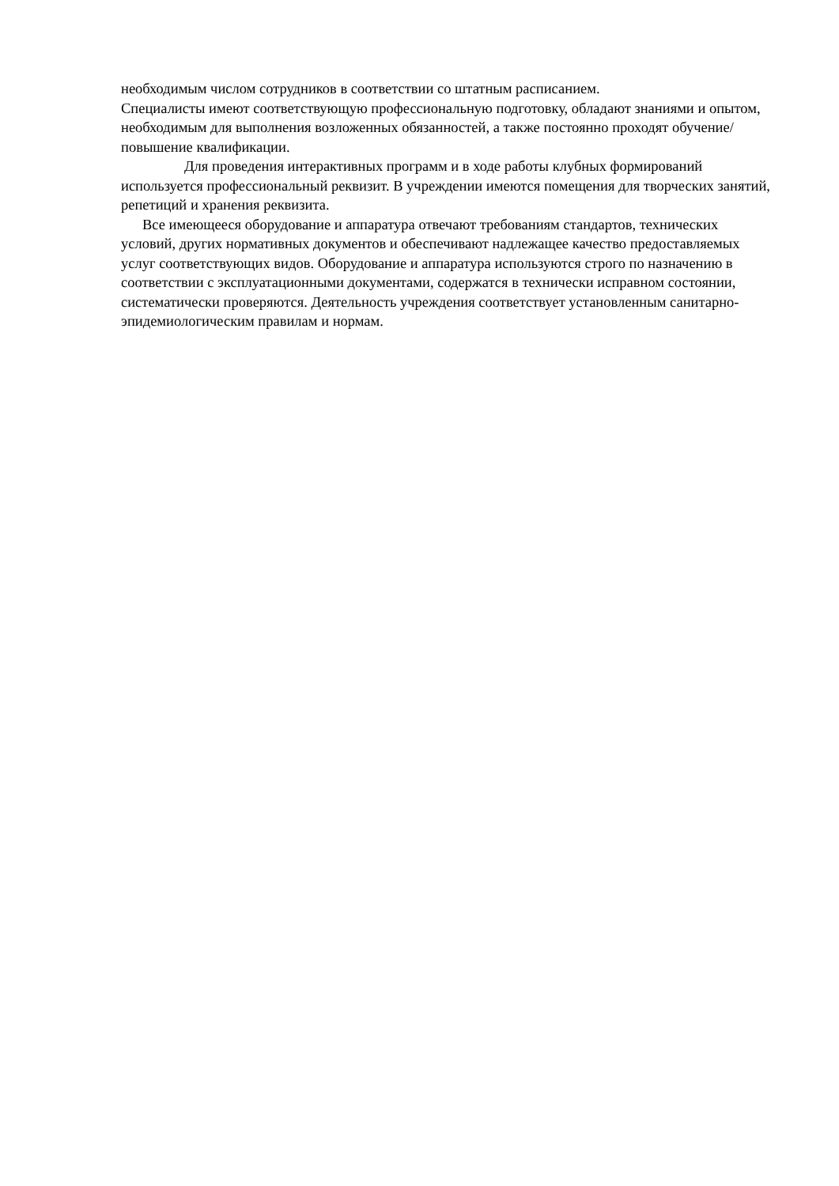необходимым числом сотрудников в соответствии со штатным расписанием.
Специалисты имеют соответствующую профессиональную подготовку, обладают знаниями и опытом, необходимым для выполнения возложенных обязанностей, а также постоянно проходят обучение/ повышение квалификации.
Для проведения интерактивных программ и в ходе работы клубных формирований используется профессиональный реквизит. В учреждении имеются помещения для творческих занятий, репетиций и хранения реквизита.
Все имеющееся оборудование и аппаратура отвечают требованиям стандартов, технических условий, других нормативных документов и обеспечивают надлежащее качество предоставляемых услуг соответствующих видов. Оборудование и аппаратура используются строго по назначению в соответствии с эксплуатационными документами, содержатся в технически исправном состоянии, систематически проверяются. Деятельность учреждения соответствует установленным санитарно-эпидемиологическим правилам и нормам.